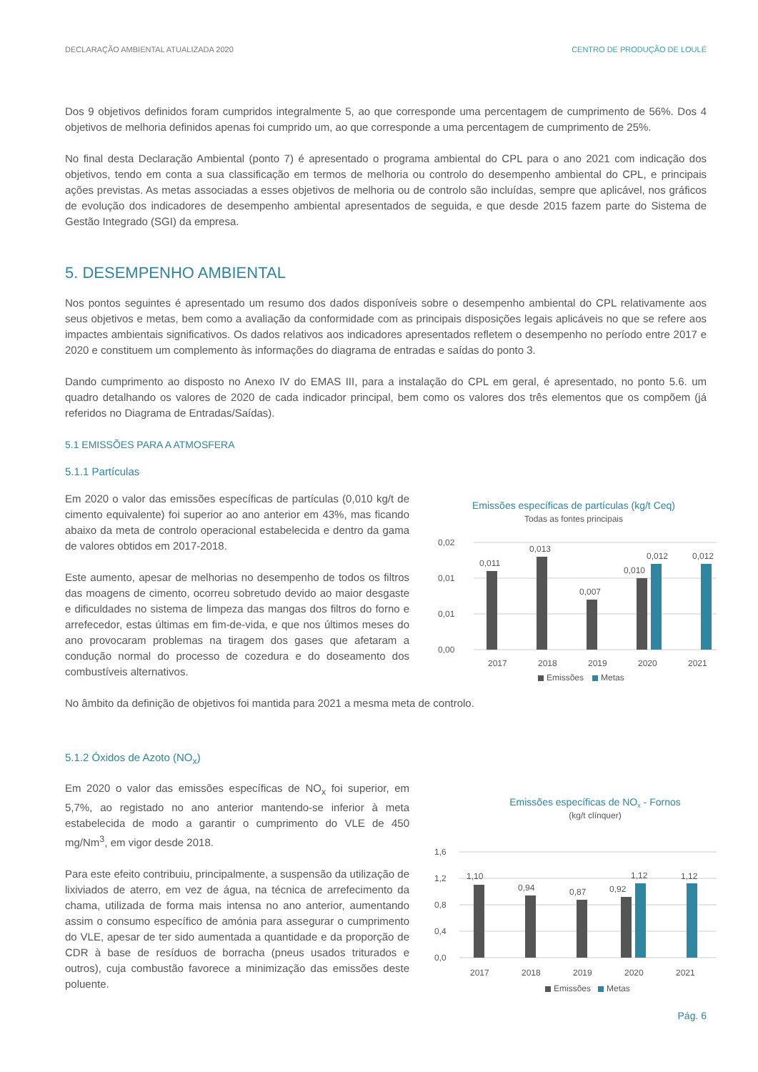DECLARAÇÃO AMBIENTAL ATUALIZADA 2020 CENTRO DE PRODUÇÃO DE LOULÉ
Dos 9 objetivos definidos foram cumpridos integralmente 5, ao que corresponde uma percentagem de cumprimento de 56%. Dos 4 objetivos de melhoria definidos apenas foi cumprido um, ao que corresponde a uma percentagem de cumprimento de 25%.
No final desta Declaração Ambiental (ponto 7) é apresentado o programa ambiental do CPL para o ano 2021 com indicação dos objetivos, tendo em conta a sua classificação em termos de melhoria ou controlo do desempenho ambiental do CPL, e principais ações previstas. As metas associadas a esses objetivos de melhoria ou de controlo são incluídas, sempre que aplicável, nos gráficos de evolução dos indicadores de desempenho ambiental apresentados de seguida, e que desde 2015 fazem parte do Sistema de Gestão Integrado (SGI) da empresa.
5. DESEMPENHO AMBIENTAL
Nos pontos seguintes é apresentado um resumo dos dados disponíveis sobre o desempenho ambiental do CPL relativamente aos seus objetivos e metas, bem como a avaliação da conformidade com as principais disposições legais aplicáveis no que se refere aos impactes ambientais significativos. Os dados relativos aos indicadores apresentados refletem o desempenho no período entre 2017 e 2020 e constituem um complemento às informações do diagrama de entradas e saídas do ponto 3.
Dando cumprimento ao disposto no Anexo IV do EMAS III, para a instalação do CPL em geral, é apresentado, no ponto 5.6. um quadro detalhando os valores de 2020 de cada indicador principal, bem como os valores dos três elementos que os compõem (já referidos no Diagrama de Entradas/Saídas).
5.1 EMISSÕES PARA A ATMOSFERA
5.1.1 Partículas
Em 2020 o valor das emissões específicas de partículas (0,010 kg/t de cimento equivalente) foi superior ao ano anterior em 43%, mas ficando abaixo da meta de controlo operacional estabelecida e dentro da gama de valores obtidos em 2017-2018.
Este aumento, apesar de melhorias no desempenho de todos os filtros das moagens de cimento, ocorreu sobretudo devido ao maior desgaste e dificuldades no sistema de limpeza das mangas dos filtros do forno e arrefecedor, estas últimas em fim-de-vida, e que nos últimos meses do ano provocaram problemas na tiragem dos gases que afetaram a condução normal do processo de cozedura e do doseamento dos combustíveis alternativos.
Emissões específicas de partículas (kg/t Ceq)
Todas as fontes principais
0,02
0,01
0,01
0,00
0,011
0,013
0,007
0,010
0,012
0,012
2017
2018
2019
2020
2021
Emissões
Metas
No âmbito da definição de objetivos foi mantida para 2021 a mesma meta de controlo.
5.1.2 Óxidos de Azoto (NO<sub>x</sub>)
Em 2020 o valor das emissões específicas de NO<sub>x</sub> foi superior, em 5,7%, ao registado no ano anterior mantendo-se inferior à meta estabelecida de modo a garantir o cumprimento do VLE de 450 mg/Nm<sup>3</sup>, em vigor desde 2018.
Para este efeito contribuiu, principalmente, a suspensão da utilização de lixiviados de aterro, em vez de água, na técnica de arrefecimento da chama, utilizada de forma mais intensa no ano anterior, aumentando assim o consumo específico de amónia para assegurar o cumprimento do VLE, apesar de ter sido aumentada a quantidade e da proporção de CDR à base de resíduos de borracha (pneus usados triturados e outros), cuja combustão favorece a minimização das emissões deste poluente.
Emissões específicas de NOx - Fornos
(kg/t clínquer)
1,6
1,2
0,8
0,4
0,0
1,10
0,94
0,87
0,92
1,12
1,12
2017
2018
2019
2020
2021
Emissões
Metas
Pág. 6